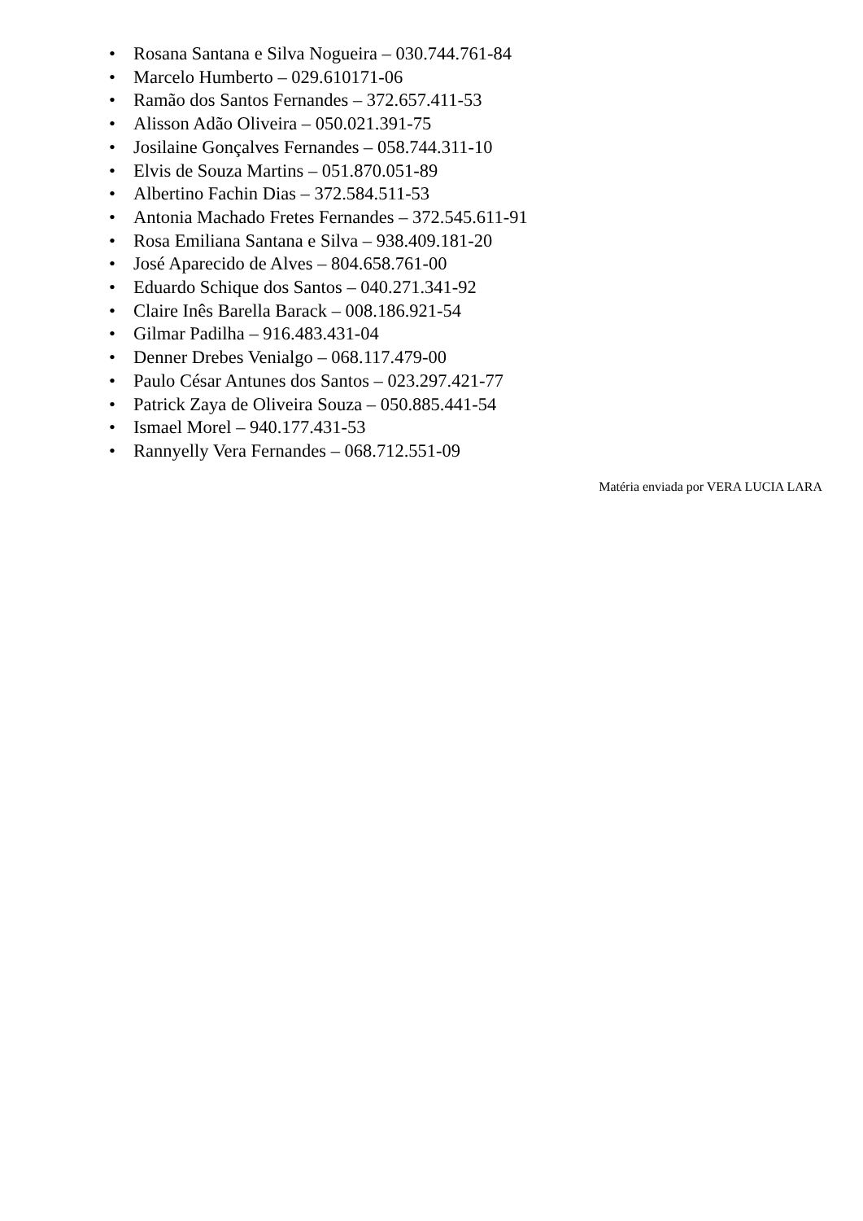• Rosana Santana e Silva Nogueira – 030.744.761-84
• Marcelo Humberto – 029.610171-06
• Ramão dos Santos Fernandes – 372.657.411-53
• Alisson Adão Oliveira – 050.021.391-75
• Josilaine Gonçalves Fernandes – 058.744.311-10
• Elvis de Souza Martins – 051.870.051-89
• Albertino Fachin Dias – 372.584.511-53
• Antonia Machado Fretes Fernandes – 372.545.611-91
• Rosa Emiliana Santana e Silva – 938.409.181-20
• José Aparecido de Alves – 804.658.761-00
• Eduardo Schique dos Santos – 040.271.341-92
• Claire Inês Barella Barack – 008.186.921-54
• Gilmar Padilha – 916.483.431-04
• Denner Drebes Venialgo – 068.117.479-00
• Paulo César Antunes dos Santos – 023.297.421-77
• Patrick Zaya de Oliveira Souza – 050.885.441-54
• Ismael Morel – 940.177.431-53
• Rannyelly Vera Fernandes – 068.712.551-09
Matéria enviada por VERA LUCIA LARA